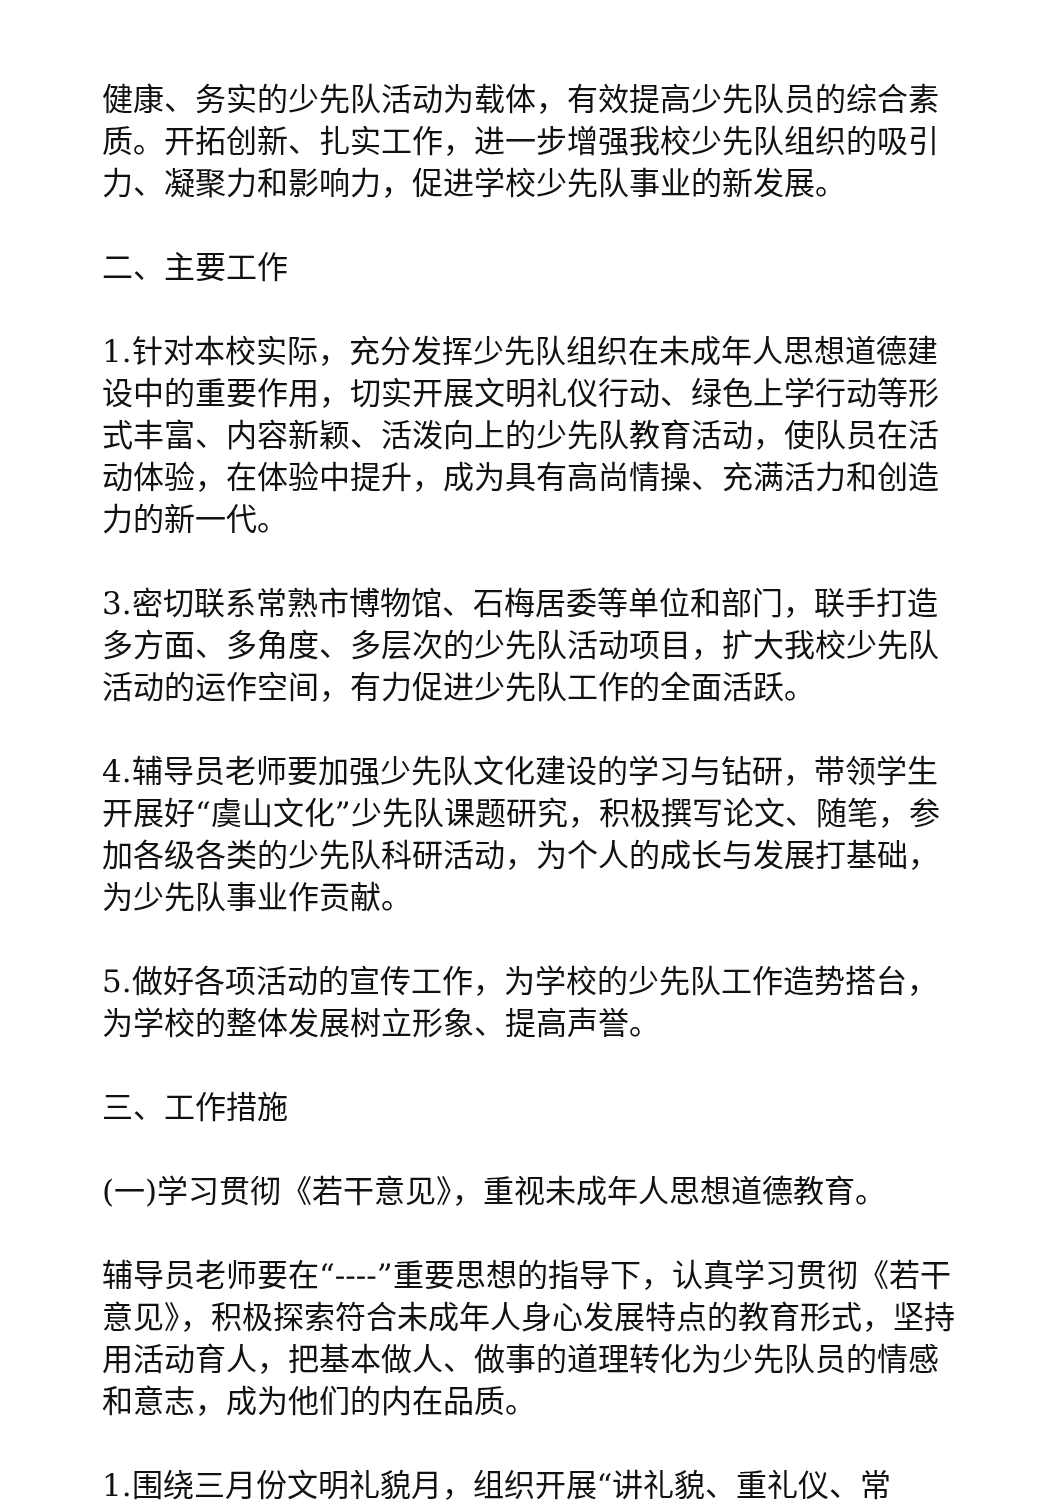健康、务实的少先队活动为载体，有效提高少先队员的综合素质。开拓创新、扎实工作，进一步增强我校少先队组织的吸引力、凝聚力和影响力，促进学校少先队事业的新发展。
二、主要工作
1.针对本校实际，充分发挥少先队组织在未成年人思想道德建设中的重要作用，切实开展文明礼仪行动、绿色上学行动等形式丰富、内容新颖、活泼向上的少先队教育活动，使队员在活动体验，在体验中提升，成为具有高尚情操、充满活力和创造力的新一代。
3.密切联系常熟市博物馆、石梅居委等单位和部门，联手打造多方面、多角度、多层次的少先队活动项目，扩大我校少先队活动的运作空间，有力促进少先队工作的全面活跃。
4.辅导员老师要加强少先队文化建设的学习与钻研，带领学生开展好“虞山文化”少先队课题研究，积极撰写论文、随笔，参加各级各类的少先队科研活动，为个人的成长与发展打基础，为少先队事业作贡献。
5.做好各项活动的宣传工作，为学校的少先队工作造势搭台，为学校的整体发展树立形象、提高声誉。
三、工作措施
(一)学习贯彻《若干意见》，重视未成年人思想道德教育。
辅导员老师要在“----”重要思想的指导下，认真学习贯彻《若干意见》，积极探索符合未成年人身心发展特点的教育形式，坚持用活动育人，把基本做人、做事的道理转化为少先队员的情感和意志，成为他们的内在品质。
1.围绕三月份文明礼貌月，组织开展“讲礼貌、重礼仪、常